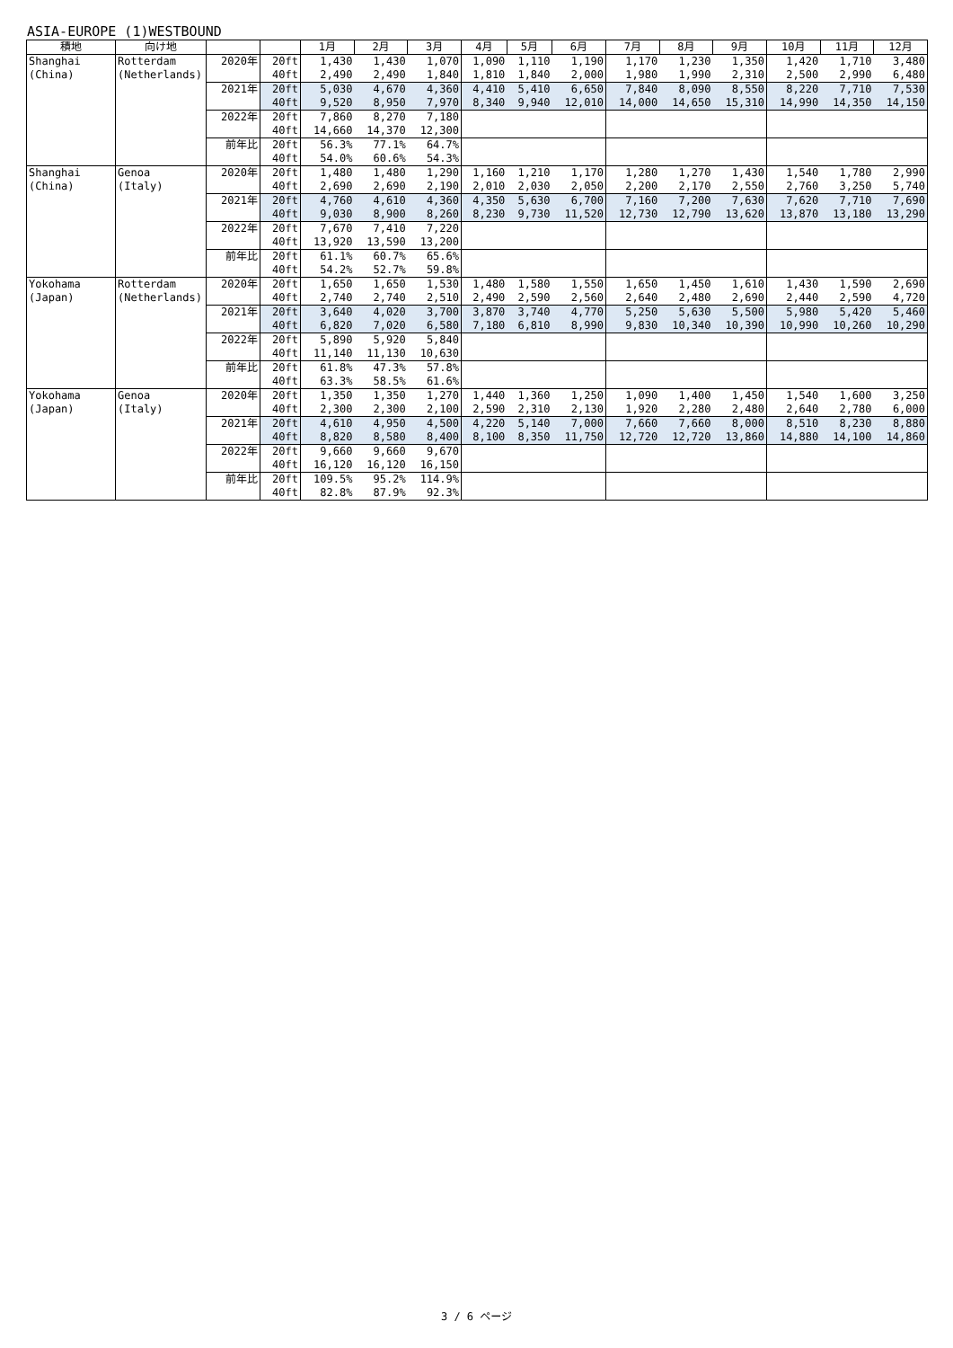ASIA-EUROPE (1)WESTBOUND
| 積地 | 向け地 | | | 1月 | 2月 | 3月 | 4月 | 5月 | 6月 | 7月 | 8月 | 9月 | 10月 | 11月 | 12月 |
| --- | --- | --- | --- | --- | --- | --- | --- | --- | --- | --- | --- | --- | --- | --- | --- |
| Shanghai | Rotterdam | 2020年 | 20ft | 1,430 | 1,430 | 1,070 | 1,090 | 1,110 | 1,190 | 1,170 | 1,230 | 1,350 | 1,420 | 1,710 | 3,480 |
| (China) | (Netherlands) | | 40ft | 2,490 | 2,490 | 1,840 | 1,810 | 1,840 | 2,000 | 1,980 | 1,990 | 2,310 | 2,500 | 2,990 | 6,480 |
| | | 2021年 | 20ft | 5,030 | 4,670 | 4,360 | 4,410 | 5,410 | 6,650 | 7,840 | 8,090 | 8,550 | 8,220 | 7,710 | 7,530 |
| | | | 40ft | 9,520 | 8,950 | 7,970 | 8,340 | 9,940 | 12,010 | 14,000 | 14,650 | 15,310 | 14,990 | 14,350 | 14,150 |
| | | 2022年 | 20ft | 7,860 | 8,270 | 7,180 | | | | | | | | | |
| | | | 40ft | 14,660 | 14,370 | 12,300 | | | | | | | | | |
| | | 前年比 | 20ft | 56.3% | 77.1% | 64.7% | | | | | | | | | |
| | | | 40ft | 54.0% | 60.6% | 54.3% | | | | | | | | | |
| Shanghai | Genoa | 2020年 | 20ft | 1,480 | 1,480 | 1,290 | 1,160 | 1,210 | 1,170 | 1,280 | 1,270 | 1,430 | 1,540 | 1,780 | 2,990 |
| (China) | (Italy) | | 40ft | 2,690 | 2,690 | 2,190 | 2,010 | 2,030 | 2,050 | 2,200 | 2,170 | 2,550 | 2,760 | 3,250 | 5,740 |
| | | 2021年 | 20ft | 4,760 | 4,610 | 4,360 | 4,350 | 5,630 | 6,700 | 7,160 | 7,200 | 7,630 | 7,620 | 7,710 | 7,690 |
| | | | 40ft | 9,030 | 8,900 | 8,260 | 8,230 | 9,730 | 11,520 | 12,730 | 12,790 | 13,620 | 13,870 | 13,180 | 13,290 |
| | | 2022年 | 20ft | 7,670 | 7,410 | 7,220 | | | | | | | | | |
| | | | 40ft | 13,920 | 13,590 | 13,200 | | | | | | | | | |
| | | 前年比 | 20ft | 61.1% | 60.7% | 65.6% | | | | | | | | | |
| | | | 40ft | 54.2% | 52.7% | 59.8% | | | | | | | | | |
| Yokohama | Rotterdam | 2020年 | 20ft | 1,650 | 1,650 | 1,530 | 1,480 | 1,580 | 1,550 | 1,650 | 1,450 | 1,610 | 1,430 | 1,590 | 2,690 |
| (Japan) | (Netherlands) | | 40ft | 2,740 | 2,740 | 2,510 | 2,490 | 2,590 | 2,560 | 2,640 | 2,480 | 2,690 | 2,440 | 2,590 | 4,720 |
| | | 2021年 | 20ft | 3,640 | 4,020 | 3,700 | 3,870 | 3,740 | 4,770 | 5,250 | 5,630 | 5,500 | 5,980 | 5,420 | 5,460 |
| | | | 40ft | 6,820 | 7,020 | 6,580 | 7,180 | 6,810 | 8,990 | 9,830 | 10,340 | 10,390 | 10,990 | 10,260 | 10,290 |
| | | 2022年 | 20ft | 5,890 | 5,920 | 5,840 | | | | | | | | | |
| | | | 40ft | 11,140 | 11,130 | 10,630 | | | | | | | | | |
| | | 前年比 | 20ft | 61.8% | 47.3% | 57.8% | | | | | | | | | |
| | | | 40ft | 63.3% | 58.5% | 61.6% | | | | | | | | | |
| Yokohama | Genoa | 2020年 | 20ft | 1,350 | 1,350 | 1,270 | 1,440 | 1,360 | 1,250 | 1,090 | 1,400 | 1,450 | 1,540 | 1,600 | 3,250 |
| (Japan) | (Italy) | | 40ft | 2,300 | 2,300 | 2,100 | 2,590 | 2,310 | 2,130 | 1,920 | 2,280 | 2,480 | 2,640 | 2,780 | 6,000 |
| | | 2021年 | 20ft | 4,610 | 4,950 | 4,500 | 4,220 | 5,140 | 7,000 | 7,660 | 7,660 | 8,000 | 8,510 | 8,230 | 8,880 |
| | | | 40ft | 8,820 | 8,580 | 8,400 | 8,100 | 8,350 | 11,750 | 12,720 | 12,720 | 13,860 | 14,880 | 14,100 | 14,860 |
| | | 2022年 | 20ft | 9,660 | 9,660 | 9,670 | | | | | | | | | |
| | | | 40ft | 16,120 | 16,120 | 16,150 | | | | | | | | | |
| | | 前年比 | 20ft | 109.5% | 95.2% | 114.9% | | | | | | | | | |
| | | | 40ft | 82.8% | 87.9% | 92.3% | | | | | | | | | |
3 / 6 ページ